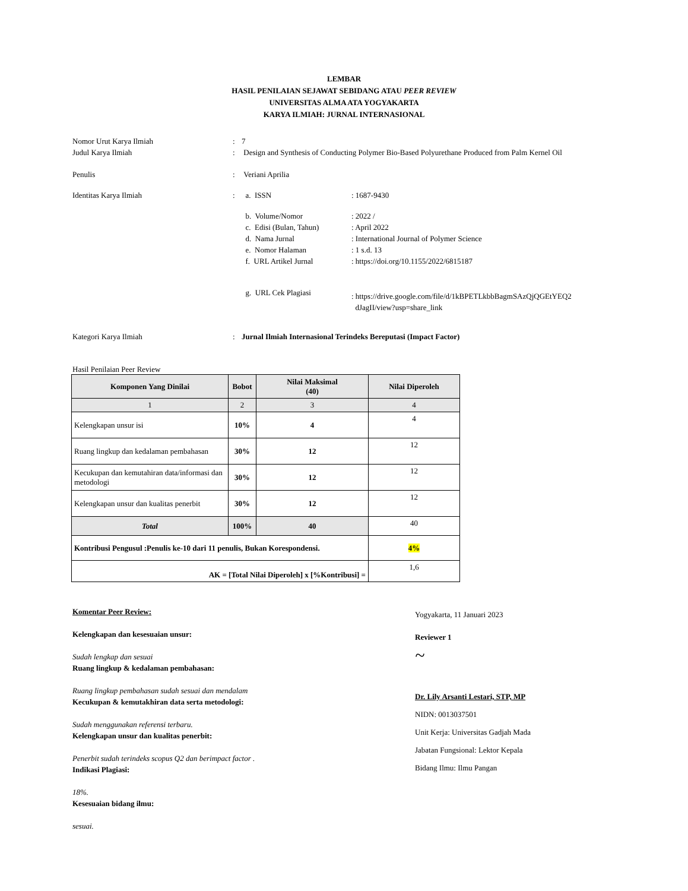LEMBAR
HASIL PENILAIAN SEJAWAT SEBIDANG ATAU PEER REVIEW
UNIVERSITAS ALMA ATA YOGYAKARTA
KARYA ILMIAH: JURNAL INTERNASIONAL
Nomor Urut Karya Ilmiah : 7
Judul Karya Ilmiah : Design and Synthesis of Conducting Polymer Bio-Based Polyurethane Produced from Palm Kernel Oil
Penulis : Veriani Aprilia
Identitas Karya Ilmiah : a. ISSN : 1687-9430
b. Volume/Nomor : 2022 /
c. Edisi (Bulan, Tahun)
: April 2022
d. Nama Jurnal : International Journal of Polymer Science
e. Nomor Halaman : 1 s.d. 13
f. URL Artikel Jurnal : https://doi.org/10.1155/2022/6815187
g. URL Cek Plagiasi
: https://drive.google.com/file/d/1kBPETLkbbBagmSAzQjQGEtYEQ2
dJagII/view?usp=share_link
Kategori Karya Ilmiah : Jurnal Ilmiah Internasional Terindeks Bereputasi (Impact Factor)
Hasil Penilaian Peer Review
| Komponen Yang Dinilai | Bobot | Nilai Maksimal (40) | Nilai Diperoleh |
| --- | --- | --- | --- |
| 1 | 2 | 3 | 4 |
| Kelengkapan unsur isi | 10% | 4 | 4 |
| Ruang lingkup dan kedalaman pembahasan | 30% | 12 | 12 |
| Kecukupan dan kemutahiran data/informasi dan metodologi | 30% | 12 | 12 |
| Kelengkapan unsur dan kualitas penerbit | 30% | 12 | 12 |
| Total | 100% | 40 | 40 |
| Kontribusi Pengusul :Penulis ke-10 dari 11 penulis, Bukan Korespondensi. | | | 4% |
| AK = [Total Nilai Diperoleh] x [%Kontribusi] = | | | 1,6 |
Komentar Peer Review:
Kelengkapan dan kesesuaian unsur:
Sudah lengkap dan sesuai
Ruang lingkup & kedalaman pembahasan:
Ruang lingkup pembahasan sudah sesuai dan mendalam
Kecukupan & kemutakhiran data serta metodologi:
Sudah menggunakan referensi terbaru.
Kelengkapan unsur dan kualitas penerbit:
Penerbit sudah terindeks scopus Q2 dan berimpact factor .
Indikasi Plagiasi:
18%.
Kesesuaian bidang ilmu:
sesuai.
Yogyakarta, 11 Januari 2023
Reviewer 1
~
Dr. Lily Arsanti Lestari, STP, MP
NIDN: 0013037501
Unit Kerja: Universitas Gadjah Mada
Jabatan Fungsional: Lektor Kepala
Bidang Ilmu: Ilmu Pangan